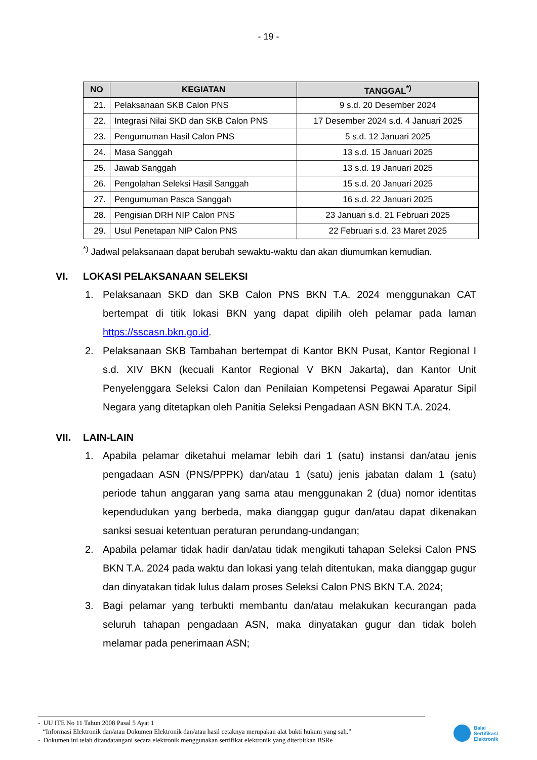- 19 -
| NO | KEGIATAN | TANGGAL<sup>*)</sup> |
| --- | --- | --- |
| 21. | Pelaksanaan SKB Calon PNS | 9 s.d. 20 Desember 2024 |
| 22. | Integrasi Nilai SKD dan SKB Calon PNS | 17 Desember 2024 s.d. 4 Januari 2025 |
| 23. | Pengumuman Hasil Calon PNS | 5 s.d. 12 Januari 2025 |
| 24. | Masa Sanggah | 13 s.d. 15 Januari 2025 |
| 25. | Jawab Sanggah | 13 s.d. 19 Januari 2025 |
| 26. | Pengolahan Seleksi Hasil Sanggah | 15 s.d. 20 Januari 2025 |
| 27. | Pengumuman Pasca Sanggah | 16 s.d. 22 Januari 2025 |
| 28. | Pengisian DRH NIP Calon PNS | 23 Januari s.d. 21 Februari 2025 |
| 29. | Usul Penetapan NIP Calon PNS | 22 Februari s.d. 23 Maret 2025 |
<sup>*)</sup> Jadwal pelaksanaan dapat berubah sewaktu-waktu dan akan diumumkan kemudian.
VI. LOKASI PELAKSANAAN SELEKSI
1. Pelaksanaan SKD dan SKB Calon PNS BKN T.A. 2024 menggunakan CAT bertempat di titik lokasi BKN yang dapat dipilih oleh pelamar pada laman https://sscasn.bkn.go.id.
2. Pelaksanaan SKB Tambahan bertempat di Kantor BKN Pusat, Kantor Regional I s.d. XIV BKN (kecuali Kantor Regional V BKN Jakarta), dan Kantor Unit Penyelenggara Seleksi Calon dan Penilaian Kompetensi Pegawai Aparatur Sipil Negara yang ditetapkan oleh Panitia Seleksi Pengadaan ASN BKN T.A. 2024.
VII. LAIN-LAIN
1. Apabila pelamar diketahui melamar lebih dari 1 (satu) instansi dan/atau jenis pengadaan ASN (PNS/PPPK) dan/atau 1 (satu) jenis jabatan dalam 1 (satu) periode tahun anggaran yang sama atau menggunakan 2 (dua) nomor identitas kependudukan yang berbeda, maka dianggap gugur dan/atau dapat dikenakan sanksi sesuai ketentuan peraturan perundang-undangan;
2. Apabila pelamar tidak hadir dan/atau tidak mengikuti tahapan Seleksi Calon PNS BKN T.A. 2024 pada waktu dan lokasi yang telah ditentukan, maka dianggap gugur dan dinyatakan tidak lulus dalam proses Seleksi Calon PNS BKN T.A. 2024;
3. Bagi pelamar yang terbukti membantu dan/atau melakukan kecurangan pada seluruh tahapan pengadaan ASN, maka dinyatakan gugur dan tidak boleh melamar pada penerimaan ASN;
- UU ITE No 11 Tahun 2008 Pasal 5 Ayat 1
“Informasi Elektronik dan/atau Dokumen Elektronik dan/atau hasil cetaknya merupakan alat bukti hukum yang sah.”
- Dokumen ini telah ditandatangani secara elektronik menggunakan sertifikat elektronik yang diterbitkan BSRe
Balai
Sertifikasi
Elektronik